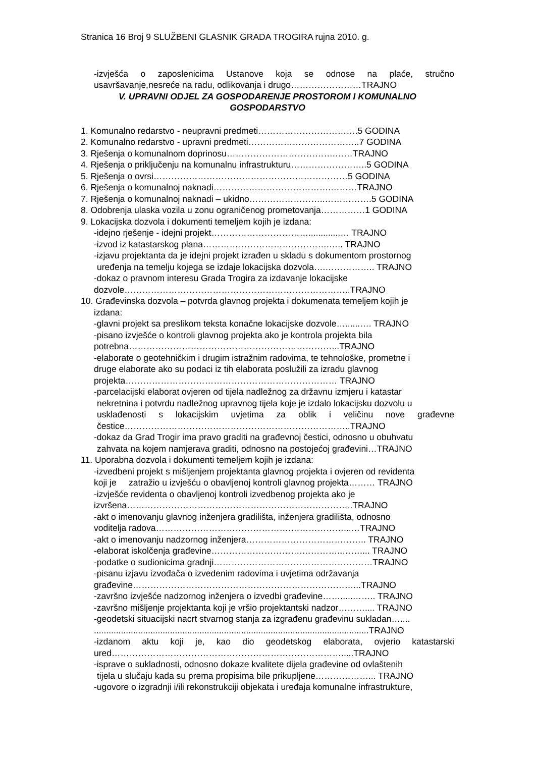Stranica 16 Broj 9 SLUŽBENI GLASNIK GRADA TROGIRA rujna 2010. g.
-izvješća o zaposlenicima Ustanove koja se odnose na plaće, stručno
usavršavanje,nesreće na radu, odlikovanja i drugo……………………TRAJNO
V. UPRAVNI ODJEL ZA GOSPODARENJE PROSTOROM I KOMUNALNO GOSPODARSTVO
1. Komunalno redarstvo - neupravni predmeti…………………………….5 GODINA
2. Komunalno redarstvo - upravni predmeti………………………………..7 GODINA
3. Rješenja o komunalnom doprinosu……………………………….……TRAJNO
4. Rješenja o priključenju na komunalnu infrastrukturu……………………..5 GODINA
5. Rješenja o ovrsi…………………………………………………………5 GODINA
6. Rješenja o komunalnoj naknadi………………………………….………TRAJNO
7. Rješenja o komunalnoj naknadi – ukidno……………………..…………….5 GODINA
8. Odobrenja ulaska vozila u zonu ograničenog prometovanja……………1 GODINA
9. Lokacijska dozvola i dokumenti temeljem kojih je izdana:
-idejno rješenje - idejni projekt…………………………….............… TRAJNO
-izvod iz katastarskog plana…………………………………….….. TRAJNO
-izjavu projektanta da je idejni projekt izrađen u skladu s dokumentom prostornog
uređenja na temelju kojega se izdaje lokacijska dozvola….…………….. TRAJNO
-dokaz o pravnom interesu Grada Trogira za izdavanje lokacijske
dozvole…………………………………………………………………..TRAJNO
10. Građevinska dozvola – potvrda glavnog projekta i dokumenata temeljem kojih je
izdana:
-glavni projekt sa preslikom teksta konačne lokacijske dozvole…......…. TRAJNO
-pisano izvješće o kontroli glavnog projekta ako je kontrola projekta bila
potrebna……………………………………………………………...TRAJNO
-elaborate o geotehničkim i drugim istražnim radovima, te tehnološke, prometne i
druge elaborate ako su podaci iz tih elaborata poslužili za izradu glavnog
projekta……………………………………………………………… TRAJNO
-parcelacijski elaborat ovjeren od tijela nadležnog za državnu izmjeru i katastar
nekretnina i potvrdu nadležnog upravnog tijela koje je izdalo lokacijsku dozvolu u
usklađenosti s lokacijskim uvjetima za oblik i veličinu nove građevne
čestice…………………………………………………………………..TRAJNO
-dokaz da Grad Trogir ima pravo graditi na građevnoj čestici, odnosno u obuhvatu
zahvata na kojem namjerava graditi, odnosno na postojećoj građevini…TRAJNO
11. Uporabna dozvola i dokumenti temeljem kojih je izdana:
-izvedbeni projekt s mišljenjem projektanta glavnog projekta i ovjeren od revidenta
koji je zatražio u izvješću o obavljenoj kontroli glavnog projekta……… TRAJNO
-izvješće revidenta o obavljenoj kontroli izvedbenog projekta ako je
izvršena…………………………………………………………………..TRAJNO
-akt o imenovanju glavnog inženjera gradilišta, inženjera gradilišta, odnosno
voditelja radova……………………………………….………………...…TRAJNO
-akt o imenovanju nadzornog inženjera………………………………….. TRAJNO
-elaborat iskolčenja građevine………………………….…………..…….... TRAJNO
-podatke o sudionicima gradnji………………………………………………TRAJNO
-pisanu izjavu izvođača o izvedenim radovima i uvjetima održavanja
građevine…………………………………………………………………...TRAJNO
-završno izvješće nadzornog inženjera o izvedbi građevine…….....…….. TRAJNO
-završno mišljenje projektanta koji je vršio projektantski nadzor……….... TRAJNO
-geodetski situacijski nacrt stvarnog stanja za izgrađenu građevinu sukladan…....
................................................................................................................TRAJNO
-izdanom aktu koji je, kao dio geodetskog elaborata, ovjerio katastarski
ured…………………………………………………………………….....TRAJNO
-isprave o sukladnosti, odnosno dokaze kvalitete dijela građevine od ovlaštenih
tijela u slučaju kada su prema propisima bile prikupljene………………... TRAJNO
-ugovore o izgradnji i/ili rekonstrukciji objekata i uređaja komunalne infrastrukture,